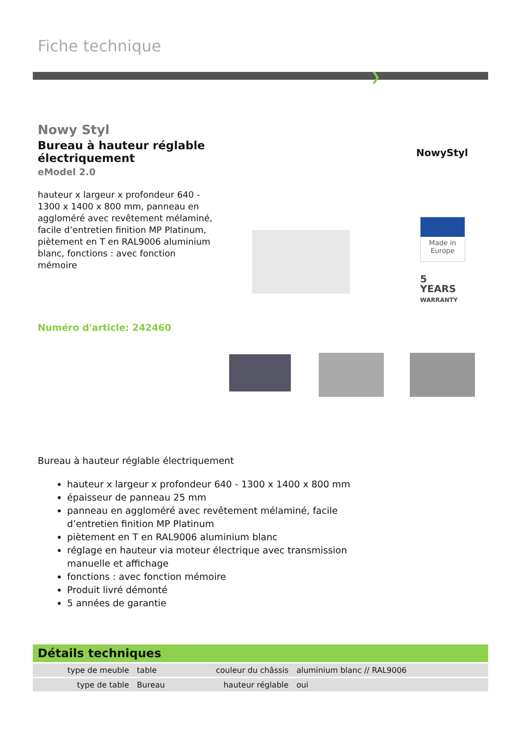Fiche technique
❯
Nowy Styl
Bureau à hauteur réglable électriquement
eModel 2.0
hauteur x largeur x profondeur 640 - 1300 x 1400 x 800 mm, panneau en aggloméré avec revêtement mélaminé, facile d’entretien finition MP Platinum, piètement en T en RAL9006 aluminium blanc, fonctions : avec fonction mémoire
NowyStyl
Made in Europe
5
YEARS
WARRANTY
Numéro d'article: 242460
Bureau à hauteur réglable électriquement
hauteur x largeur x profondeur 640 - 1300 x 1400 x 800 mm
épaisseur de panneau 25 mm
panneau en aggloméré avec revêtement mélaminé, facile d’entretien finition MP Platinum
piètement en T en RAL9006 aluminium blanc
réglage en hauteur via moteur électrique avec transmission manuelle et affichage
fonctions : avec fonction mémoire
Produit livré démonté
5 années de garantie
Détails techniques
| type de meuble | table | couleur du châssis | aluminium blanc // RAL9006 |
| type de table | Bureau | hauteur réglable | oui |